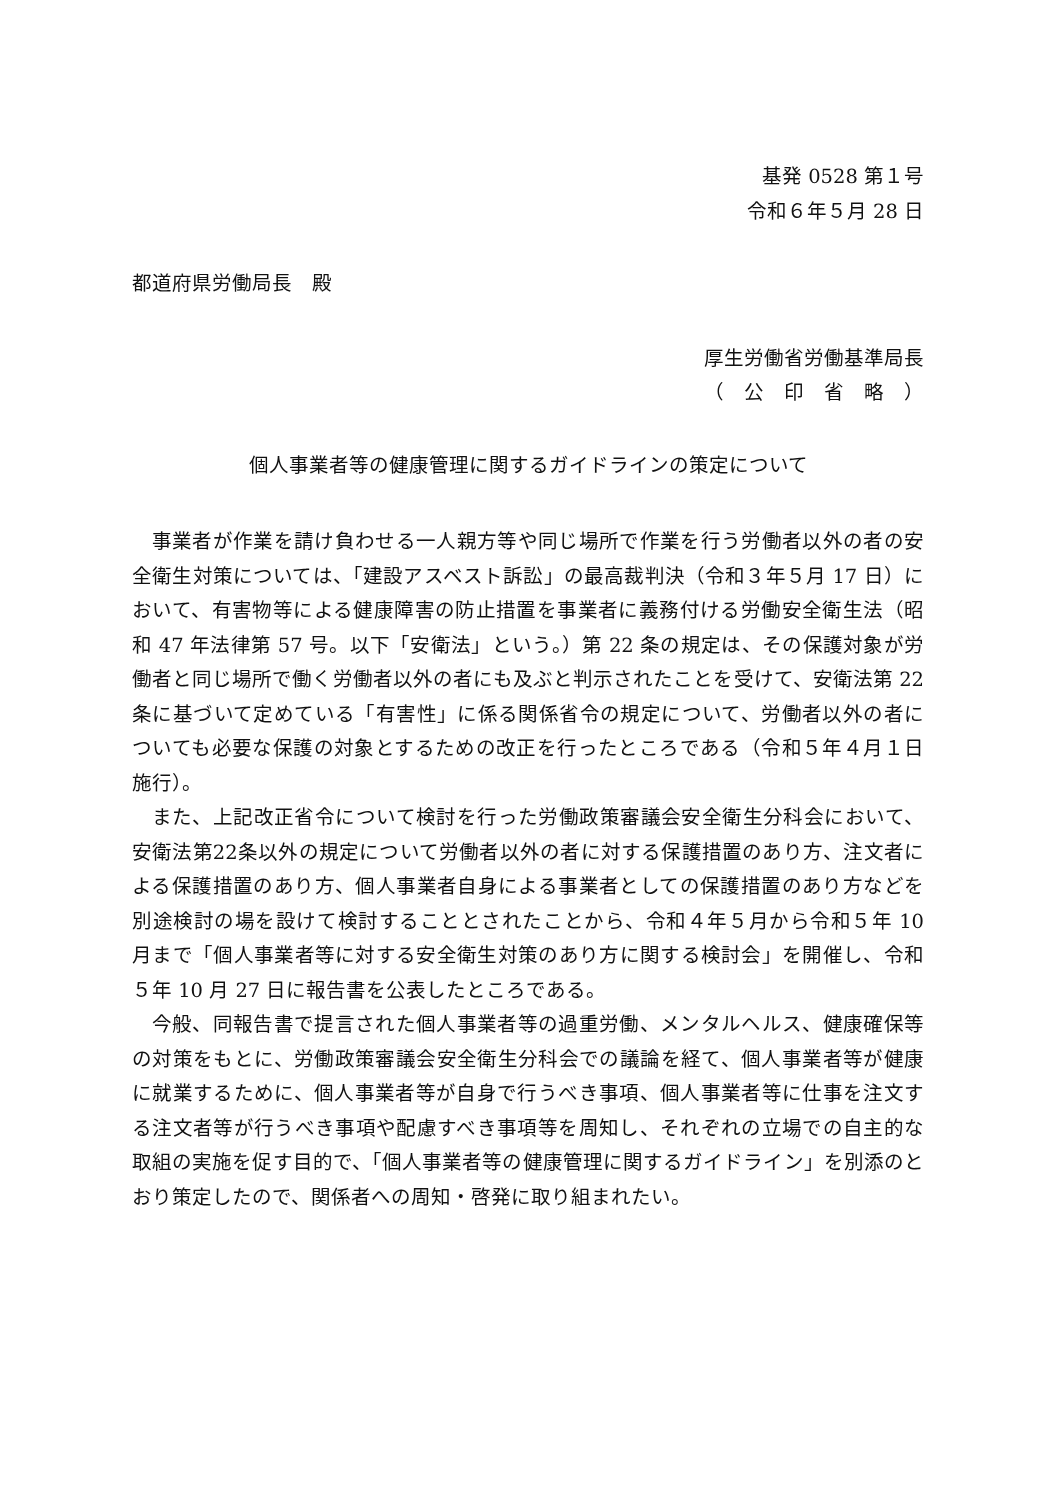基発 0528 第１号
令和６年５月 28 日
都道府県労働局長　殿
厚生労働省労働基準局長
（　公　印　省　略　）
個人事業者等の健康管理に関するガイドラインの策定について
事業者が作業を請け負わせる一人親方等や同じ場所で作業を行う労働者以外の者の安全衛生対策については、「建設アスベスト訴訟」の最高裁判決（令和３年５月 17 日）において、有害物等による健康障害の防止措置を事業者に義務付ける労働安全衛生法（昭和 47 年法律第 57 号。以下「安衛法」という。）第 22 条の規定は、その保護対象が労働者と同じ場所で働く労働者以外の者にも及ぶと判示されたことを受けて、安衛法第 22 条に基づいて定めている「有害性」に係る関係省令の規定について、労働者以外の者についても必要な保護の対象とするための改正を行ったところである（令和５年４月１日施行）。
また、上記改正省令について検討を行った労働政策審議会安全衛生分科会において、安衛法第22条以外の規定について労働者以外の者に対する保護措置のあり方、注文者による保護措置のあり方、個人事業者自身による事業者としての保護措置のあり方などを別途検討の場を設けて検討することとされたことから、令和４年５月から令和５年 10 月まで「個人事業者等に対する安全衛生対策のあり方に関する検討会」を開催し、令和５年 10 月 27 日に報告書を公表したところである。
今般、同報告書で提言された個人事業者等の過重労働、メンタルヘルス、健康確保等の対策をもとに、労働政策審議会安全衛生分科会での議論を経て、個人事業者等が健康に就業するために、個人事業者等が自身で行うべき事項、個人事業者等に仕事を注文する注文者等が行うべき事項や配慮すべき事項等を周知し、それぞれの立場での自主的な取組の実施を促す目的で、「個人事業者等の健康管理に関するガイドライン」を別添のとおり策定したので、関係者への周知・啓発に取り組まれたい。